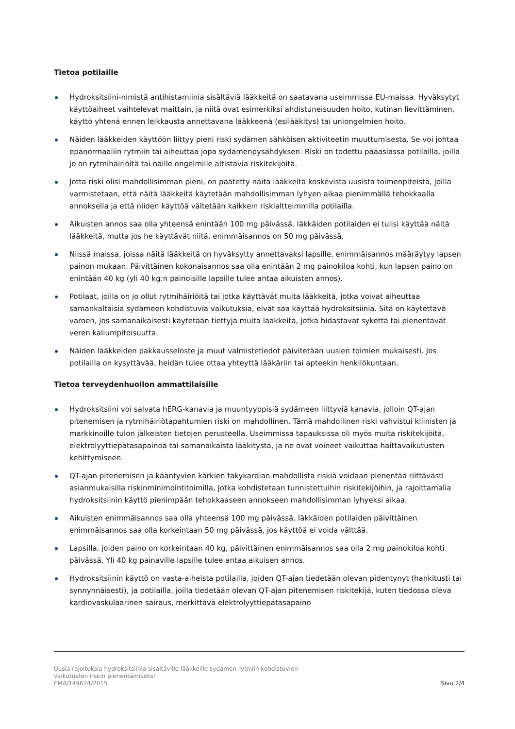Tietoa potilaille
Hydroksitsiini-nimistä antihistamiinia sisältäviä lääkkeitä on saatavana useimmissa EU-maissa. Hyväksytyt käyttöaiheet vaihtelevat maittain, ja niitä ovat esimerkiksi ahdistuneisuuden hoito, kutinan lievittäminen, käyttö yhtenä ennen leikkausta annettavana lääkkeenä (esilääkitys) tai uniongelmien hoito.
Näiden lääkkeiden käyttöön liittyy pieni riski sydämen sähköisen aktiviteetin muuttumisesta. Se voi johtaa epänormaaliin rytmiin tai aiheuttaa jopa sydämenpysähdyksen. Riski on todettu pääasiassa potilailla, joilla jo on rytmihäiriöitä tai näille ongelmille altistavia riskitekijöitä.
Jotta riski olisi mahdollisimman pieni, on päätetty näitä lääkkeitä koskevista uusista toimenpiteistä, joilla varmistetaan, että näitä lääkkeitä käytetään mahdollisimman lyhyen aikaa pienimmällä tehokkaalla annoksella ja että niiden käyttöä vältetään kaikkein riskialtteimmilla potilailla.
Aikuisten annos saa olla yhteensä enintään 100 mg päivässä. Iäkkäiden potilaiden ei tulisi käyttää näitä lääkkeitä, mutta jos he käyttävät niitä, enimmäisannos on 50 mg päivässä.
Niissä maissa, joissa näitä lääkkeitä on hyväksytty annettavaksi lapsille, enimmäisannos määräytyy lapsen painon mukaan. Päivittäinen kokonaisannos saa olla enintään 2 mg painokiloa kohti, kun lapsen paino on enintään 40 kg (yli 40 kg:n painoisille lapsille tulee antaa aikuisten annos).
Potilaat, joilla on jo ollut rytmihäiriöitä tai jotka käyttävät muita lääkkeitä, jotka voivat aiheuttaa samankaltaisia sydämeen kohdistuvia vaikutuksia, eivät saa käyttää hydroksitsiinia. Sitä on käytettävä varoen, jos samanaikaisesti käytetään tiettyjä muita lääkkeitä, jotka hidastavat sykettä tai pienentävät veren kaliumpitoisuutta.
Näiden lääkkeiden pakkausseloste ja muut valmistetiedot päivitetään uusien toimien mukaisesti. Jos potilailla on kysyttävää, heidän tulee ottaa yhteyttä lääkäriin tai apteekin henkilökuntaan.
Tietoa terveydenhuollon ammattilaisille
Hydroksitsiini voi salvata hERG-kanavia ja muuntyyppisiä sydämeen liittyviä kanavia, jolloin QT-ajan pitenemisen ja rytmihäiriötapahtumien riski on mahdollinen. Tämä mahdollinen riski vahvistui kliinisten ja markkinoille tulon jälkeisten tietojen perusteella. Useimmissa tapauksissa oli myös muita riskitekijöitä, elektrolyyttiepätasapainoa tai samanaikaista lääkitystä, ja ne ovat voineet vaikuttaa haittavaikutusten kehittymiseen.
QT-ajan pitenemisen ja kääntyvien kärkien takykardian mahdollista riskiä voidaan pienentää riittävästi asianmukaisilla riskinminimointitoimilla, jotka kohdistetaan tunnistettuihin riskitekijöihin, ja rajoittamalla hydroksitsiinin käyttö pienimpään tehokkaaseen annokseen mahdollisimman lyhyeksi aikaa.
Aikuisten enimmäisannos saa olla yhteensä 100 mg päivässä. Iäkkäiden potilaiden päivittäinen enimmäisannos saa olla korkeintaan 50 mg päivässä, jos käyttöä ei voida välttää.
Lapsilla, joiden paino on korkeintaan 40 kg, päivittäinen enimmäisannos saa olla 2 mg painokiloa kohti päivässä. Yli 40 kg painaville lapsille tulee antaa aikuisen annos.
Hydroksitsiinin käyttö on vasta-aiheista potilailla, joiden QT-ajan tiedetään olevan pidentynyt (hankitusti tai synnynnäisesti), ja potilailla, joilla tiedetään olevan QT-ajan pitenemisen riskitekijä, kuten tiedossa oleva kardiovaskulaarinen sairaus, merkittävä elektrolyyttiepätasapaino
Uusia rajoituksia hydroksitsiinia sisältäville lääkkeille sydämen rytmiin kohdistuvien
vaikutusten riskin pienentämiseksi
EMA/149624/2015
Sivu 2/4